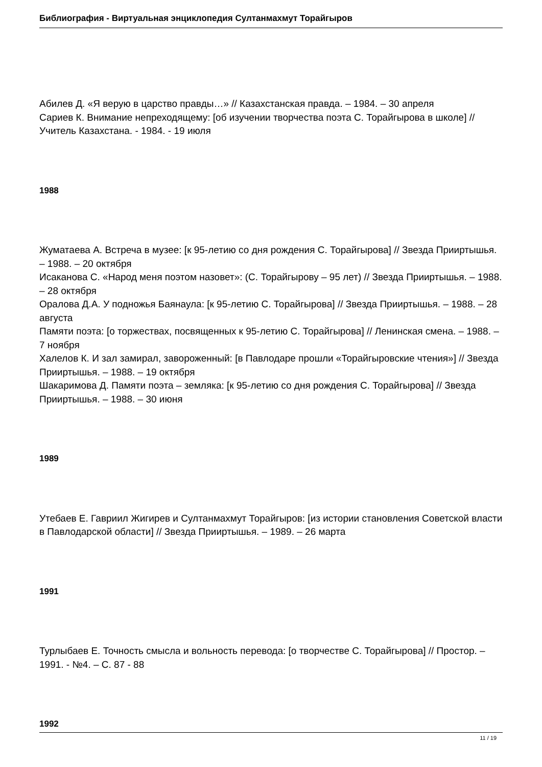Библиография - Виртуальная энциклопедия Султанмахмут Торайгыров
Абилев Д. «Я верую в царство правды…» // Казахстанская правда. – 1984. – 30 апреля
Сариев К. Внимание непреходящему: [об изучении творчества поэта С. Торайгырова в школе] // Учитель Казахстана. - 1984. - 19 июля
1988
Жуматаева А. Встреча в музее: [к 95-летию со дня рождения С. Торайгырова] // Звезда Прииртышья. – 1988. – 20 октября
Исаканова С. «Народ меня поэтом назовет»: (С. Торайгырову – 95 лет) // Звезда Прииртышья. – 1988. – 28 октября
Оралова Д.А. У подножья Баянаула: [к 95-летию С. Торайгырова] // Звезда Прииртышья. – 1988. – 28 августа
Памяти поэта: [о торжествах, посвященных к 95-летию С. Торайгырова] // Ленинская смена. – 1988. – 7 ноября
Халелов К. И зал замирал, завороженный: [в Павлодаре прошли «Торайгыровские чтения»] // Звезда Прииртышья. – 1988. – 19 октября
Шакаримова Д. Памяти поэта – земляка: [к 95-летию со дня рождения С. Торайгырова] // Звезда Прииртышья. – 1988. – 30 июня
1989
Утебаев Е. Гавриил Жигирев и Султанмахмут Торайгыров: [из истории становления Советской власти в Павлодарской области] // Звезда Прииртышья. – 1989. – 26 марта
1991
Турлыбаев Е. Точность смысла и вольность перевода: [о творчестве С. Торайгырова] // Простор. – 1991. - №4. – С. 87 - 88
1992
11 / 19